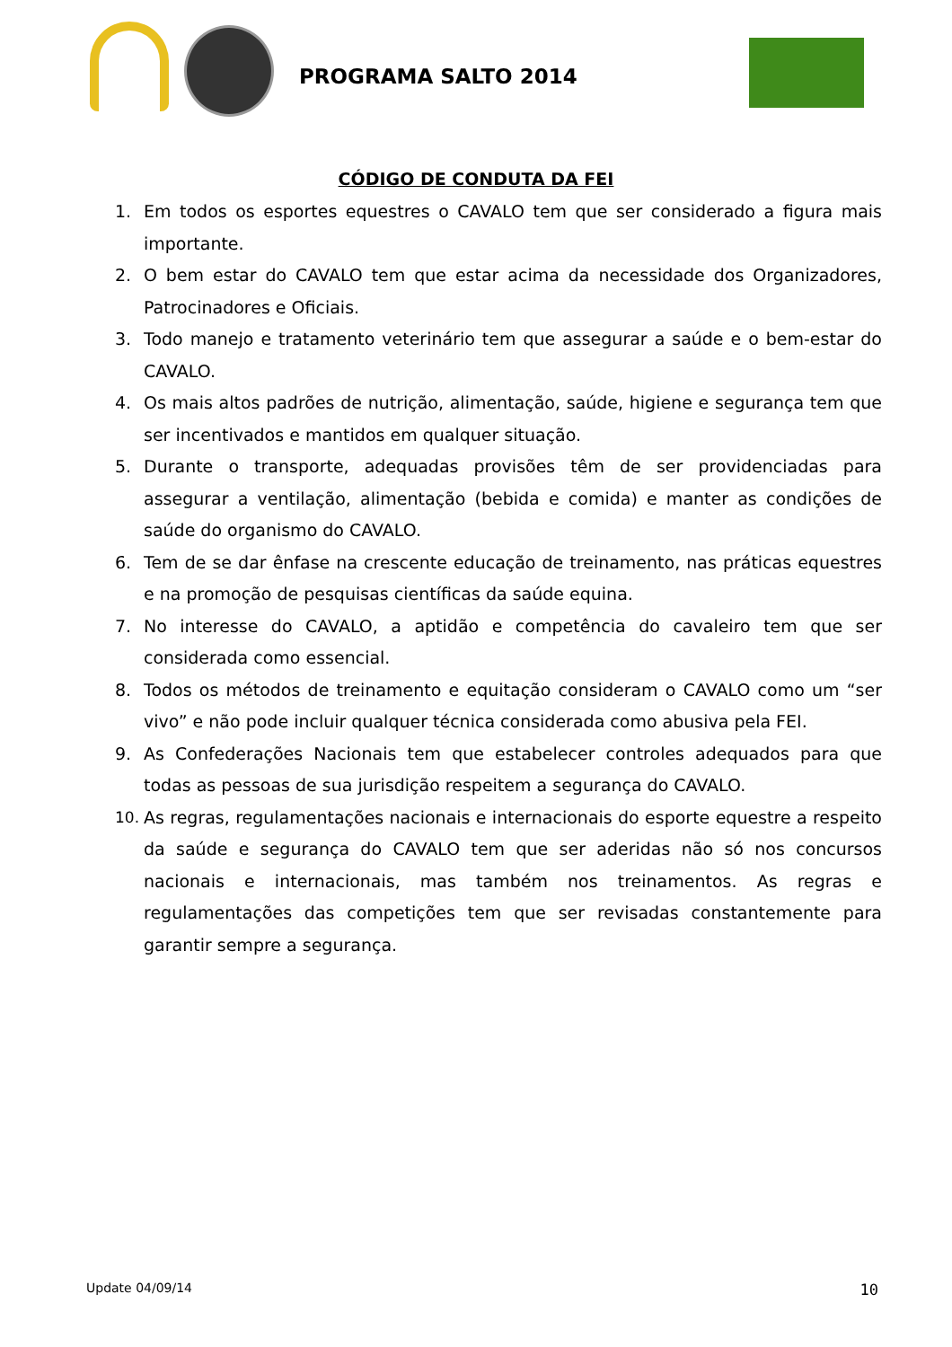PROGRAMA SALTO 2014
CÓDIGO DE CONDUTA DA FEI
1. Em todos os esportes equestres o CAVALO tem que ser considerado a figura mais importante.
2. O bem estar do CAVALO tem que estar acima da necessidade dos Organizadores, Patrocinadores e Oficiais.
3. Todo manejo e tratamento veterinário tem que assegurar a saúde e o bem-estar do CAVALO.
4. Os mais altos padrões de nutrição, alimentação, saúde, higiene e segurança tem que ser incentivados e mantidos em qualquer situação.
5. Durante o transporte, adequadas provisões têm de ser providenciadas para assegurar a ventilação, alimentação (bebida e comida) e manter as condições de saúde do organismo do CAVALO.
6. Tem de se dar ênfase na crescente educação de treinamento, nas práticas equestres e na promoção de pesquisas científicas da saúde equina.
7. No interesse do CAVALO, a aptidão e competência do cavaleiro tem que ser considerada como essencial.
8. Todos os métodos de treinamento e equitação consideram o CAVALO como um “ser vivo” e não pode incluir qualquer técnica considerada como abusiva pela FEI.
9. As Confederações Nacionais tem que estabelecer controles adequados para que todas as pessoas de sua jurisdição respeitem a segurança do CAVALO.
10. As regras, regulamentações nacionais e internacionais do esporte equestre a respeito da saúde e segurança do CAVALO tem que ser aderidas não só nos concursos nacionais e internacionais, mas também nos treinamentos. As regras e regulamentações das competições tem que ser revisadas constantemente para garantir sempre a segurança.
Update 04/09/14 10